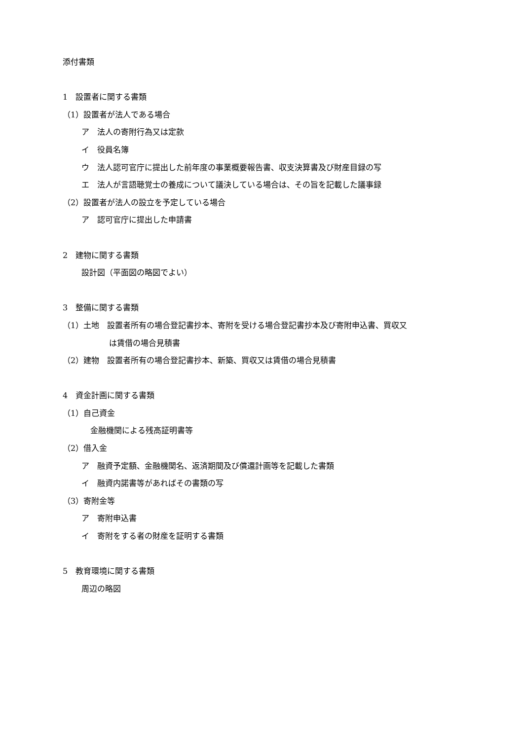添付書類
1　設置者に関する書類
（1）設置者が法人である場合
ア　法人の寄附行為又は定款
イ　役員名簿
ウ　法人認可官庁に提出した前年度の事業概要報告書、収支決算書及び財産目録の写
エ　法人が言語聴覚士の養成について議決している場合は、その旨を記載した議事録
（2）設置者が法人の設立を予定している場合
ア　認可官庁に提出した申請書
2　建物に関する書類
設計図（平面図の略図でよい）
3　整備に関する書類
（1）土地　設置者所有の場合登記書抄本、寄附を受ける場合登記書抄本及び寄附申込書、買収又
は賃借の場合見積書
（2）建物　設置者所有の場合登記書抄本、新築、買収又は賃借の場合見積書
4　資金計画に関する書類
（1）自己資金
金融機関による残高証明書等
（2）借入金
ア　融資予定額、金融機関名、返済期間及び償還計画等を記載した書類
イ　融資内諾書等があればその書類の写
（3）寄附金等
ア　寄附申込書
イ　寄附をする者の財産を証明する書類
5　教育環境に関する書類
周辺の略図